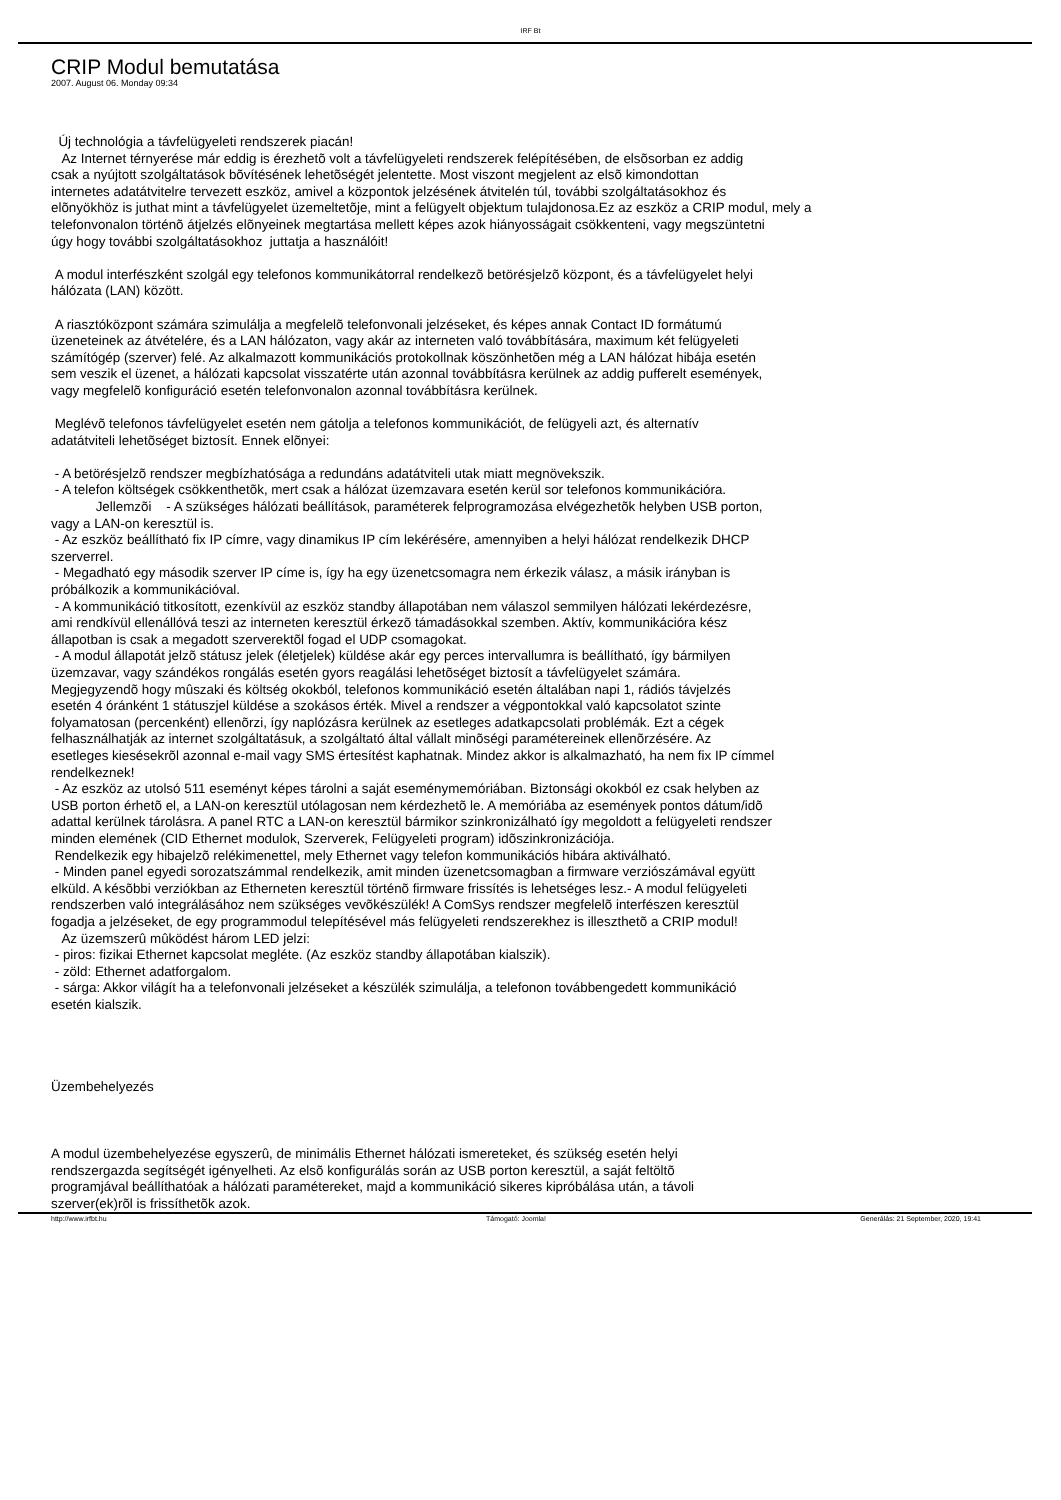IRF Bt
CRIP Modul bemutatása
2007. August 06. Monday 09:34
Új technológia a távfelügyeleti rendszerek piacán!
Az Internet térnyerése már eddig is érezhetõ volt a távfelügyeleti rendszerek felépítésében, de elsõsorban ez addig
csak a nyújtott szolgáltatások bõvítésének lehetõségét jelentette. Most viszont megjelent az elsõ kimondottan
internetes adatátvitelre tervezett eszköz, amivel a központok jelzésének átvitelén túl, további szolgáltatásokhoz és
elõnyökhöz is juthat mint a távfelügyelet üzemeltetõje, mint a felügyelt objektum tulajdonosa.Ez az eszköz a CRIP modul, mely a
telefonvonalon történõ átjelzés elõnyeinek megtartása mellett képes azok hiányosságait csökkenteni, vagy megszüntetni
úgy hogy további szolgáltatásokhoz juttatja a használóit!
A modul interfészként szolgál egy telefonos kommunikátorral rendelkezõ betörésjelzõ központ, és a távfelügyelet helyi
hálózata (LAN) között.
A riasztóközpont számára szimulálja a megfelelõ telefonvonali jelzéseket, és képes annak Contact ID formátumú
üzeneteinek az átvételére, és a LAN hálózaton, vagy akár az interneten való továbbítására, maximum két felügyeleti
számítógép (szerver) felé. Az alkalmazott kommunikációs protokollnak köszönhetõen még a LAN hálózat hibája esetén
sem veszik el üzenet, a hálózati kapcsolat visszatérte után azonnal továbbításra kerülnek az addig pufferelt események,
vagy megfelelõ konfiguráció esetén telefonvonalon azonnal továbbításra kerülnek.
Meglévõ telefonos távfelügyelet esetén nem gátolja a telefonos kommunikációt, de felügyeli azt, és alternatív
adatátviteli lehetõséget biztosít. Ennek elõnyei:
- A betörésjelzõ rendszer megbízhatósága a redundáns adatátviteli utak miatt megnövekszik.
- A telefon költségek csökkenthetõk, mert csak a hálózat üzemzavara esetén kerül sor telefonos kommunikációra.
Jellemzõi - A szükséges hálózati beállítások, paraméterek felprogramozása elvégezhetõk helyben USB porton,
vagy a LAN-on keresztül is.
- Az eszköz beállítható fix IP címre, vagy dinamikus IP cím lekérésére, amennyiben a helyi hálózat rendelkezik DHCP
szerverrel.
- Megadható egy második szerver IP címe is, így ha egy üzenetcsomagra nem érkezik válasz, a másik irányban is
próbálkozik a kommunikációval.
- A kommunikáció titkosított, ezenkívül az eszköz standby állapotában nem válaszol semmilyen hálózati lekérdezésre,
ami rendkívül ellenállóvá teszi az interneten keresztül érkezõ támadásokkal szemben. Aktív, kommunikációra kész
állapotban is csak a megadott szerverektõl fogad el UDP csomagokat.
- A modul állapotát jelzõ státusz jelek (életjelek) küldése akár egy perces intervallumra is beállítható, így bármilyen
üzemzavar, vagy szándékos rongálás esetén gyors reagálási lehetõséget biztosít a távfelügyelet számára.
Megjegyzendõ hogy mûszaki és költség okokból, telefonos kommunikáció esetén általában napi 1, rádiós távjelzés
esetén 4 óránként 1 státuszjel küldése a szokásos érték. Mivel a rendszer a végpontokkal való kapcsolatot szinte
folyamatosan (percenként) ellenõrzi, így naplózásra kerülnek az esetleges adatkapcsolati problémák. Ezt a cégek
felhasználhatják az internet szolgáltatásuk, a szolgáltató által vállalt minõségi paramétereinek ellenõrzésére. Az
esetleges kiesésekrõl azonnal e-mail vagy SMS értesítést kaphatnak. Mindez akkor is alkalmazható, ha nem fix IP címmel
rendelkeznek!
- Az eszköz az utolsó 511 eseményt képes tárolni a saját eseménymemóriában. Biztonsági okokból ez csak helyben az
USB porton érhetõ el, a LAN-on keresztül utólagosan nem kérdezhetõ le. A memóriába az események pontos dátum/idõ
adattal kerülnek tárolásra. A panel RTC a LAN-on keresztül bármikor szinkronizálható így megoldott a felügyeleti rendszer
minden elemének (CID Ethernet modulok, Szerverek, Felügyeleti program) idõszinkronizációja.
Rendelkezik egy hibajelzõ relékimenettel, mely Ethernet vagy telefon kommunikációs hibára aktiválható.
- Minden panel egyedi sorozatszámmal rendelkezik, amit minden üzenetcsomagban a firmware verziószámával együtt
elküld. A késõbbi verziókban az Etherneten keresztül történõ firmware frissítés is lehetséges lesz.- A modul felügyeleti
rendszerben való integrálásához nem szükséges vevõkészülék! A ComSys rendszer megfelelõ interfészen keresztül
fogadja a jelzéseket, de egy programmodul telepítésével más felügyeleti rendszerekhez is illeszthetõ a CRIP modul!
Az üzemszerû mûködést három LED jelzi:
- piros: fizikai Ethernet kapcsolat megléte. (Az eszköz standby állapotában kialszik).
- zöld: Ethernet adatforgalom.
- sárga: Akkor világít ha a telefonvonali jelzéseket a készülék szimulálja, a telefonon továbbengedett kommunikáció
esetén kialszik.
Üzembehelyezés
A modul üzembehelyezése egyszerû, de minimális Ethernet hálózati ismereteket, és szükség esetén helyi
rendszergazda segítségét igényelheti. Az elsõ konfigurálás során az USB porton keresztül, a saját feltöltõ
programjával beállíthatóak a hálózati paramétereket, majd a kommunikáció sikeres kipróbálása után, a távoli
szerver(ek)rõl is frissíthetõk azok.
http://www.irfbt.hu Támogató: Joomla! Generálás: 21 September, 2020, 19:41